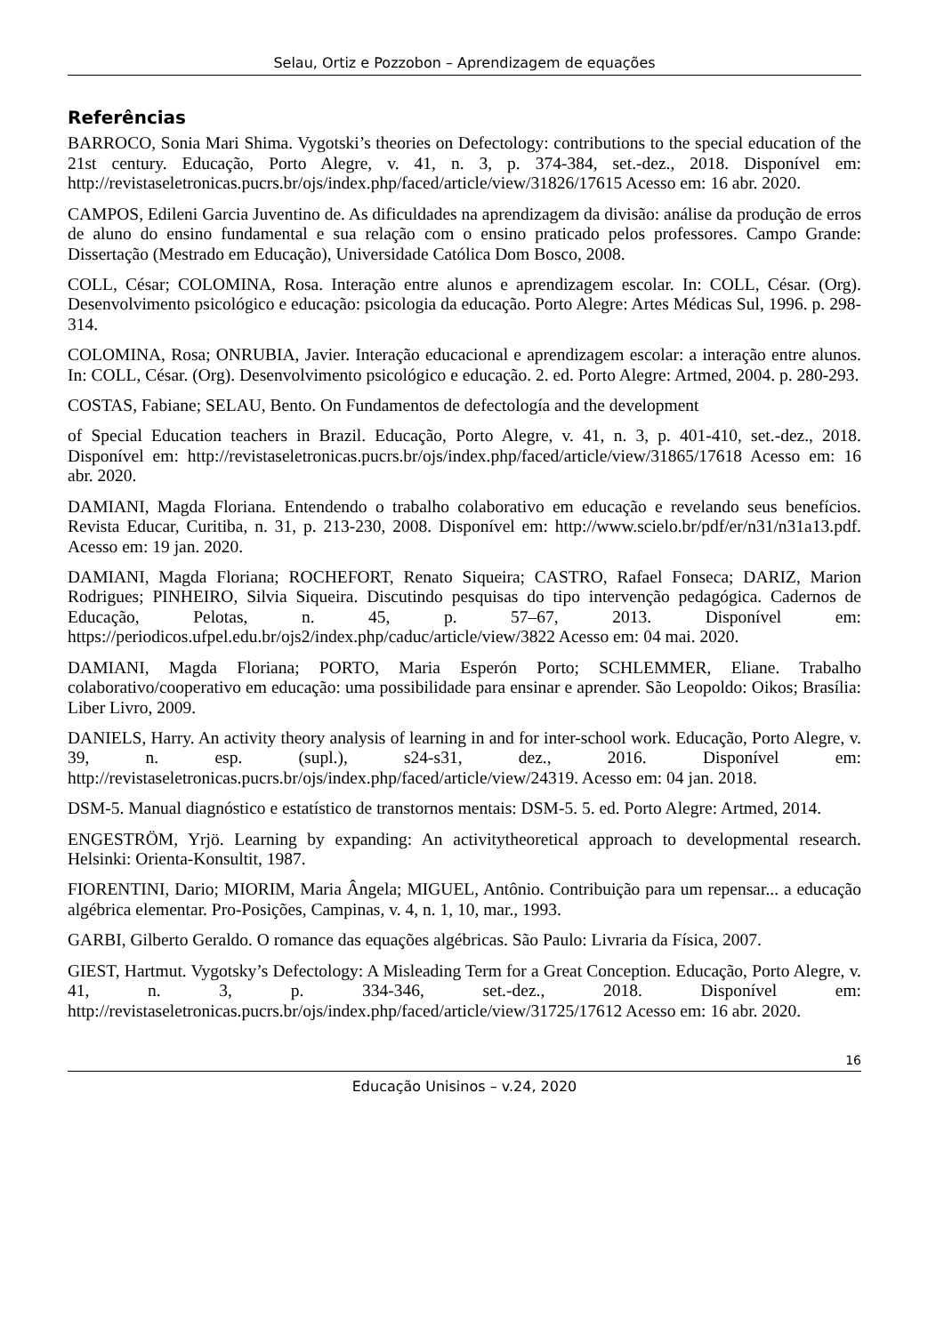Selau, Ortiz e Pozzobon – Aprendizagem de equações
Referências
BARROCO, Sonia Mari Shima. Vygotski’s theories on Defectology: contributions to the special education of the 21st century. Educação, Porto Alegre, v. 41, n. 3, p. 374-384, set.-dez., 2018. Disponível em: http://revistaseletronicas.pucrs.br/ojs/index.php/faced/article/view/31826/17615 Acesso em: 16 abr. 2020.
CAMPOS, Edileni Garcia Juventino de. As dificuldades na aprendizagem da divisão: análise da produção de erros de aluno do ensino fundamental e sua relação com o ensino praticado pelos professores. Campo Grande: Dissertação (Mestrado em Educação), Universidade Católica Dom Bosco, 2008.
COLL, César; COLOMINA, Rosa. Interação entre alunos e aprendizagem escolar. In: COLL, César. (Org). Desenvolvimento psicológico e educação: psicologia da educação. Porto Alegre: Artes Médicas Sul, 1996. p. 298-314.
COLOMINA, Rosa; ONRUBIA, Javier. Interação educacional e aprendizagem escolar: a interação entre alunos. In: COLL, César. (Org). Desenvolvimento psicológico e educação. 2. ed. Porto Alegre: Artmed, 2004. p. 280-293.
COSTAS, Fabiane; SELAU, Bento. On Fundamentos de defectología and the development
of Special Education teachers in Brazil. Educação, Porto Alegre, v. 41, n. 3, p. 401-410, set.-dez., 2018. Disponível em: http://revistaseletronicas.pucrs.br/ojs/index.php/faced/article/view/31865/17618 Acesso em: 16 abr. 2020.
DAMIANI, Magda Floriana. Entendendo o trabalho colaborativo em educação e revelando seus benefícios. Revista Educar, Curitiba, n. 31, p. 213-230, 2008. Disponível em: http://www.scielo.br/pdf/er/n31/n31a13.pdf. Acesso em: 19 jan. 2020.
DAMIANI, Magda Floriana; ROCHEFORT, Renato Siqueira; CASTRO, Rafael Fonseca; DARIZ, Marion Rodrigues; PINHEIRO, Silvia Siqueira. Discutindo pesquisas do tipo intervenção pedagógica. Cadernos de Educação, Pelotas, n. 45, p. 57–67, 2013. Disponível em: https://periodicos.ufpel.edu.br/ojs2/index.php/caduc/article/view/3822 Acesso em: 04 mai. 2020.
DAMIANI, Magda Floriana; PORTO, Maria Esperón Porto; SCHLEMMER, Eliane. Trabalho colaborativo/cooperativo em educação: uma possibilidade para ensinar e aprender. São Leopoldo: Oikos; Brasília: Liber Livro, 2009.
DANIELS, Harry. An activity theory analysis of learning in and for inter-school work. Educação, Porto Alegre, v. 39, n. esp. (supl.), s24-s31, dez., 2016. Disponível em: http://revistaseletronicas.pucrs.br/ojs/index.php/faced/article/view/24319. Acesso em: 04 jan. 2018.
DSM-5. Manual diagnóstico e estatístico de transtornos mentais: DSM-5. 5. ed. Porto Alegre: Artmed, 2014.
ENGESTRÖM, Yrjö. Learning by expanding: An activitytheoretical approach to developmental research. Helsinki: Orienta-Konsultit, 1987.
FIORENTINI, Dario; MIORIM, Maria Ângela; MIGUEL, Antônio. Contribuição para um repensar... a educação algébrica elementar. Pro-Posições, Campinas, v. 4, n. 1, 10, mar., 1993.
GARBI, Gilberto Geraldo. O romance das equações algébricas. São Paulo: Livraria da Física, 2007.
GIEST, Hartmut. Vygotsky’s Defectology: A Misleading Term for a Great Conception. Educação, Porto Alegre, v. 41, n. 3, p. 334-346, set.-dez., 2018. Disponível em: http://revistaseletronicas.pucrs.br/ojs/index.php/faced/article/view/31725/17612 Acesso em: 16 abr. 2020.
16
Educação Unisinos – v.24, 2020